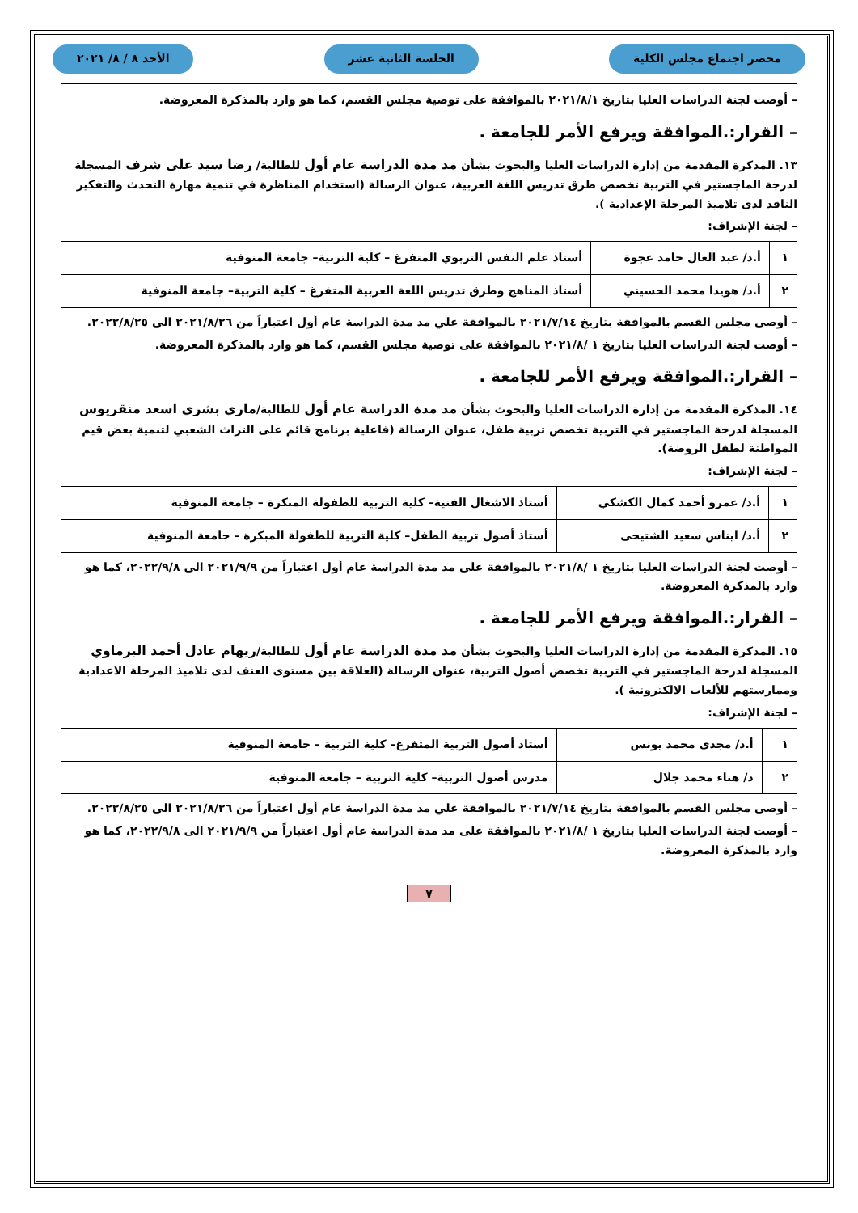محضر اجتماع مجلس الكلية الجلسة الثانية عشر الأحد ٨ / ٨/ ٢٠٢١
– أوصت لجنة الدراسات العليا بتاريخ ٢٠٢١/٨/١ بالموافقة على توصية مجلس القسم، كما هو وارد بالمذكرة المعروضة.
– القرار:.الموافقة ويرفع الأمر للجامعة .
١٣. المذكرة المقدمة من إدارة الدراسات العليا والبحوث بشأن مد مدة الدراسة عام أول للطالبة/ رضا سيد على شرف المسجلة لدرجة الماجستير في التربية تخصص طرق تدريس اللغة العربية، عنوان الرسالة (استخدام المناظرة في تنمية مهارة التحدث والتفكير الناقد لدى تلاميذ المرحلة الإعدادية ).
– لجنة الإشراف:
| ١ | أ.د/ عبد العال حامد عجوة | أستاذ علم النفس التربوي المتفرغ – كلية التربية– جامعة المنوفية |
| ٢ | أ.د/ هويدا محمد الحسيني | أستاذ المناهج وطرق تدريس اللغة العربية المتفرغ – كلية التربية– جامعة المنوفية |
– أوصى مجلس القسم بالموافقة بتاريخ ٢٠٢١/٧/١٤ بالموافقة علي مد مدة الدراسة عام أول اعتباراً من ٢٠٢١/٨/٢٦ الى ٢٠٢٢/٨/٢٥.
– أوصت لجنة الدراسات العليا بتاريخ ١ /٢٠٢١/٨ بالموافقة على توصية مجلس القسم، كما هو وارد بالمذكرة المعروضة.
– القرار:.الموافقة ويرفع الأمر للجامعة .
١٤. المذكرة المقدمة من إدارة الدراسات العليا والبحوث بشأن مد مدة الدراسة عام أول للطالبة/ماري بشري اسعد منقريوس المسجلة لدرجة الماجستير في التربية تخصص تربية طفل، عنوان الرسالة (فاعلية برنامج قائم على التراث الشعبي لتنمية بعض قيم المواطنة لطفل الروضة).
– لجنة الإشراف:
| ١ | أ.د/ عمرو أحمد كمال الكشكي | أستاذ الاشغال الفنية– كلية التربية للطفولة المبكرة – جامعة المنوفية |
| ٢ | أ.د/ ايناس سعيد الشتيحى | أستاذ أصول تربية الطفل– كلية التربية للطفولة المبكرة – جامعة المنوفية |
– أوصت لجنة الدراسات العليا بتاريخ ١ /٢٠٢١/٨ بالموافقة على مد مدة الدراسة عام أول اعتباراً من ٢٠٢١/٩/٩ الى ٢٠٢٢/٩/٨، كما هو وارد بالمذكرة المعروضة.
– القرار:.الموافقة ويرفع الأمر للجامعة .
١٥. المذكرة المقدمة من إدارة الدراسات العليا والبحوث بشأن مد مدة الدراسة عام أول للطالبة/ريهام عادل أحمد البرماوي المسجلة لدرجة الماجستير في التربية تخصص أصول التربية، عنوان الرسالة (العلاقة بين مستوى العنف لدى تلاميذ المرحلة الاعدادية وممارستهم للألعاب الالكترونية ).
– لجنة الإشراف:
| ١ | أ.د/ مجدى محمد يونس | أستاذ أصول التربية المتفرغ– كلية التربية – جامعة المنوفية |
| ٢ | د/ هناء محمد جلال | مدرس أصول التربية– كلية التربية – جامعة المنوفية |
– أوصى مجلس القسم بالموافقة بتاريخ ٢٠٢١/٧/١٤ بالموافقة علي مد مدة الدراسة عام أول اعتباراً من ٢٠٢١/٨/٢٦ الى ٢٠٢٢/٨/٢٥.
– أوصت لجنة الدراسات العليا بتاريخ ١ /٢٠٢١/٨ بالموافقة على مد مدة الدراسة عام أول اعتباراً من ٢٠٢١/٩/٩ الى ٢٠٢٢/٩/٨، كما هو وارد بالمذكرة المعروضة.
٧